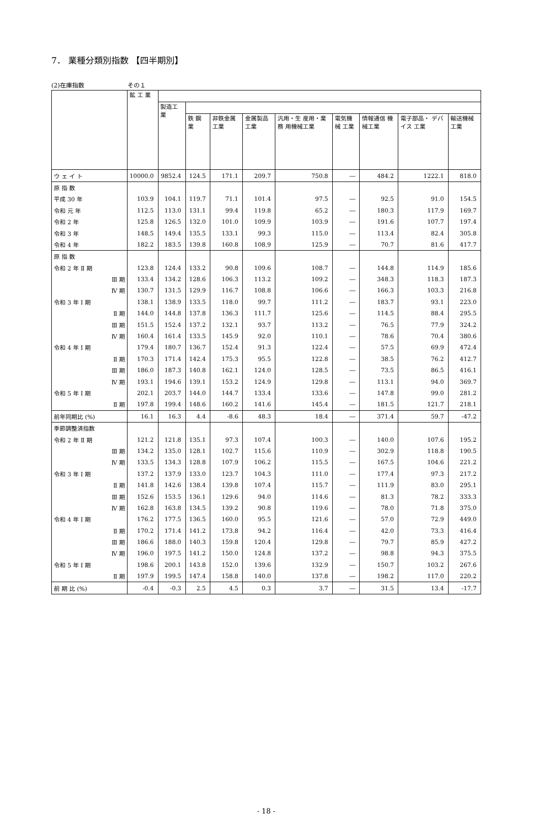7． 業種分類別指数 【四半期別】
(2)在庫指数 その１
| | 鉱 工 業 | | | | | | | | | |
| --- | --- | --- | --- | --- | --- | --- | --- | --- | --- | --- |
| | | 製造工業 | | | | | | | | |
| | | | 鉄 鋼 業 | 非鉄金属 工業 | 金属製品 工業 | 汎用・生 産用・業務 用機械工業 | 電気機械 工業 | 情報通信 機械工業 | 電子部品・ デバイス 工業 | 輸送機械 工業 |
| ウ ェ イ ト | 10000.0 | 9852.4 | 124.5 | 171.1 | 209.7 | 750.8 | ― | 484.2 | 1222.1 | 818.0 |
| 原 指 数 | | | | | | | | | | |
| 平成 30 年 | 103.9 | 104.1 | 119.7 | 71.1 | 101.4 | 97.5 | ― | 92.5 | 91.0 | 154.5 |
| 令和 元 年 | 112.5 | 113.0 | 131.1 | 99.4 | 119.8 | 65.2 | ― | 180.3 | 117.9 | 169.7 |
| 令和 2 年 | 125.8 | 126.5 | 132.0 | 101.0 | 109.9 | 103.9 | ― | 191.6 | 107.7 | 197.4 |
| 令和 3 年 | 148.5 | 149.4 | 135.5 | 133.1 | 99.3 | 115.0 | ― | 113.4 | 82.4 | 305.8 |
| 令和 4 年 | 182.2 | 183.5 | 139.8 | 160.8 | 108.9 | 125.9 | ― | 70.7 | 81.6 | 417.7 |
| 原 指 数 | | | | | | | | | | |
| 令和 2 年 Ⅱ 期 | 123.8 | 124.4 | 133.2 | 90.8 | 109.6 | 108.7 | ― | 144.8 | 114.9 | 185.6 |
| Ⅲ 期 | 133.4 | 134.2 | 128.6 | 106.3 | 113.2 | 109.2 | ― | 348.3 | 118.3 | 187.3 |
| Ⅳ 期 | 130.7 | 131.5 | 129.9 | 116.7 | 108.8 | 106.6 | ― | 166.3 | 103.3 | 216.8 |
| 令和 3 年 Ⅰ 期 | 138.1 | 138.9 | 133.5 | 118.0 | 99.7 | 111.2 | ― | 183.7 | 93.1 | 223.0 |
| Ⅱ 期 | 144.0 | 144.8 | 137.8 | 136.3 | 111.7 | 125.6 | ― | 114.5 | 88.4 | 295.5 |
| Ⅲ 期 | 151.5 | 152.4 | 137.2 | 132.1 | 93.7 | 113.2 | ― | 76.5 | 77.9 | 324.2 |
| Ⅳ 期 | 160.4 | 161.4 | 133.5 | 145.9 | 92.0 | 110.1 | ― | 78.6 | 70.4 | 380.6 |
| 令和 4 年 Ⅰ 期 | 179.4 | 180.7 | 136.7 | 152.4 | 91.3 | 122.4 | ― | 57.5 | 69.9 | 472.4 |
| Ⅱ 期 | 170.3 | 171.4 | 142.4 | 175.3 | 95.5 | 122.8 | ― | 38.5 | 76.2 | 412.7 |
| Ⅲ 期 | 186.0 | 187.3 | 140.8 | 162.1 | 124.0 | 128.5 | ― | 73.5 | 86.5 | 416.1 |
| Ⅳ 期 | 193.1 | 194.6 | 139.1 | 153.2 | 124.9 | 129.8 | ― | 113.1 | 94.0 | 369.7 |
| 令和 5 年 Ⅰ 期 | 202.1 | 203.7 | 144.0 | 144.7 | 133.4 | 133.6 | ― | 147.8 | 99.0 | 281.2 |
| Ⅱ 期 | 197.8 | 199.4 | 148.6 | 160.2 | 141.6 | 145.4 | ― | 181.5 | 121.7 | 218.1 |
| 前年同期比 (%) | 16.1 | 16.3 | 4.4 | -8.6 | 48.3 | 18.4 | ― | 371.4 | 59.7 | -47.2 |
| 季節調整済指数 | | | | | | | | | | |
| 令和 2 年 Ⅱ 期 | 121.2 | 121.8 | 135.1 | 97.3 | 107.4 | 100.3 | ― | 140.0 | 107.6 | 195.2 |
| Ⅲ 期 | 134.2 | 135.0 | 128.1 | 102.7 | 115.6 | 110.9 | ― | 302.9 | 118.8 | 190.5 |
| Ⅳ 期 | 133.5 | 134.3 | 128.8 | 107.9 | 106.2 | 115.5 | ― | 167.5 | 104.6 | 221.2 |
| 令和 3 年 Ⅰ 期 | 137.2 | 137.9 | 133.0 | 123.7 | 104.3 | 111.0 | ― | 177.4 | 97.3 | 217.2 |
| Ⅱ 期 | 141.8 | 142.6 | 138.4 | 139.8 | 107.4 | 115.7 | ― | 111.9 | 83.0 | 295.1 |
| Ⅲ 期 | 152.6 | 153.5 | 136.1 | 129.6 | 94.0 | 114.6 | ― | 81.3 | 78.2 | 333.3 |
| Ⅳ 期 | 162.8 | 163.8 | 134.5 | 139.2 | 90.8 | 119.6 | ― | 78.0 | 71.8 | 375.0 |
| 令和 4 年 Ⅰ 期 | 176.2 | 177.5 | 136.5 | 160.0 | 95.5 | 121.6 | ― | 57.0 | 72.9 | 449.0 |
| Ⅱ 期 | 170.2 | 171.4 | 141.2 | 173.8 | 94.2 | 116.4 | ― | 42.0 | 73.3 | 416.4 |
| Ⅲ 期 | 186.6 | 188.0 | 140.3 | 159.8 | 120.4 | 129.8 | ― | 79.7 | 85.9 | 427.2 |
| Ⅳ 期 | 196.0 | 197.5 | 141.2 | 150.0 | 124.8 | 137.2 | ― | 98.8 | 94.3 | 375.5 |
| 令和 5 年 Ⅰ 期 | 198.6 | 200.1 | 143.8 | 152.0 | 139.6 | 132.9 | ― | 150.7 | 103.2 | 267.6 |
| Ⅱ 期 | 197.9 | 199.5 | 147.4 | 158.8 | 140.0 | 137.8 | ― | 198.2 | 117.0 | 220.2 |
| 前 期 比 (%) | -0.4 | -0.3 | 2.5 | 4.5 | 0.3 | 3.7 | ― | 31.5 | 13.4 | -17.7 |
- 18 -